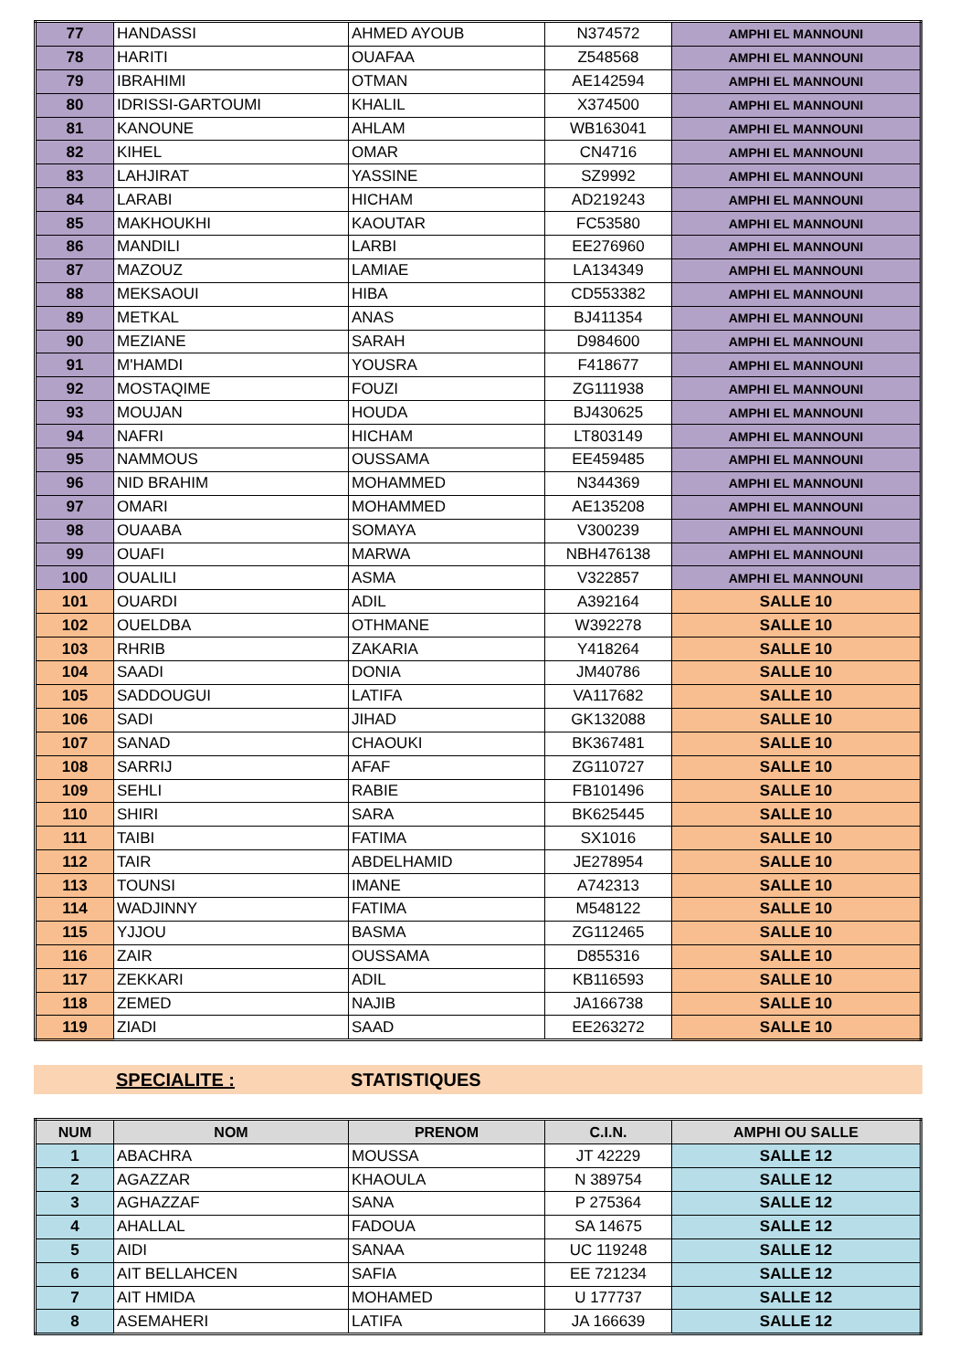| 77 | HANDASSI | AHMED AYOUB | N374572 | AMPHI EL MANNOUNI |
| 78 | HARITI | OUAFAA | Z548568 | AMPHI EL MANNOUNI |
| 79 | IBRAHIMI | OTMAN | AE142594 | AMPHI EL MANNOUNI |
| 80 | IDRISSI-GARTOUMI | KHALIL | X374500 | AMPHI EL MANNOUNI |
| 81 | KANOUNE | AHLAM | WB163041 | AMPHI EL MANNOUNI |
| 82 | KIHEL | OMAR | CN4716 | AMPHI EL MANNOUNI |
| 83 | LAHJIRAT | YASSINE | SZ9992 | AMPHI EL MANNOUNI |
| 84 | LARABI | HICHAM | AD219243 | AMPHI EL MANNOUNI |
| 85 | MAKHOUKHI | KAOUTAR | FC53580 | AMPHI EL MANNOUNI |
| 86 | MANDILI | LARBI | EE276960 | AMPHI EL MANNOUNI |
| 87 | MAZOUZ | LAMIAE | LA134349 | AMPHI EL MANNOUNI |
| 88 | MEKSAOUI | HIBA | CD553382 | AMPHI EL MANNOUNI |
| 89 | METKAL | ANAS | BJ411354 | AMPHI EL MANNOUNI |
| 90 | MEZIANE | SARAH | D984600 | AMPHI EL MANNOUNI |
| 91 | M'HAMDI | YOUSRA | F418677 | AMPHI EL MANNOUNI |
| 92 | MOSTAQIME | FOUZI | ZG111938 | AMPHI EL MANNOUNI |
| 93 | MOUJAN | HOUDA | BJ430625 | AMPHI EL MANNOUNI |
| 94 | NAFRI | HICHAM | LT803149 | AMPHI EL MANNOUNI |
| 95 | NAMMOUS | OUSSAMA | EE459485 | AMPHI EL MANNOUNI |
| 96 | NID BRAHIM | MOHAMMED | N344369 | AMPHI EL MANNOUNI |
| 97 | OMARI | MOHAMMED | AE135208 | AMPHI EL MANNOUNI |
| 98 | OUAABA | SOMAYA | V300239 | AMPHI EL MANNOUNI |
| 99 | OUAFI | MARWA | NBH476138 | AMPHI EL MANNOUNI |
| 100 | OUALILI | ASMA | V322857 | AMPHI EL MANNOUNI |
| 101 | OUARDI | ADIL | A392164 | SALLE 10 |
| 102 | OUELDBA | OTHMANE | W392278 | SALLE 10 |
| 103 | RHRIB | ZAKARIA | Y418264 | SALLE 10 |
| 104 | SAADI | DONIA | JM40786 | SALLE 10 |
| 105 | SADDOUGUI | LATIFA | VA117682 | SALLE 10 |
| 106 | SADI | JIHAD | GK132088 | SALLE 10 |
| 107 | SANAD | CHAOUKI | BK367481 | SALLE 10 |
| 108 | SARRIJ | AFAF | ZG110727 | SALLE 10 |
| 109 | SEHLI | RABIE | FB101496 | SALLE 10 |
| 110 | SHIRI | SARA | BK625445 | SALLE 10 |
| 111 | TAIBI | FATIMA | SX1016 | SALLE 10 |
| 112 | TAIR | ABDELHAMID | JE278954 | SALLE 10 |
| 113 | TOUNSI | IMANE | A742313 | SALLE 10 |
| 114 | WADJINNY | FATIMA | M548122 | SALLE 10 |
| 115 | YJJOU | BASMA | ZG112465 | SALLE 10 |
| 116 | ZAIR | OUSSAMA | D855316 | SALLE 10 |
| 117 | ZEKKARI | ADIL | KB116593 | SALLE 10 |
| 118 | ZEMED | NAJIB | JA166738 | SALLE 10 |
| 119 | ZIADI | SAAD | EE263272 | SALLE 10 |
SPECIALITE : STATISTIQUES
| NUM | NOM | PRENOM | C.I.N. | AMPHI OU SALLE |
| --- | --- | --- | --- | --- |
| 1 | ABACHRA | MOUSSA | JT 42229 | SALLE 12 |
| 2 | AGAZZAR | KHAOULA | N 389754 | SALLE 12 |
| 3 | AGHAZZAF | SANA | P 275364 | SALLE 12 |
| 4 | AHALLAL | FADOUA | SA 14675 | SALLE 12 |
| 5 | AIDI | SANAA | UC 119248 | SALLE 12 |
| 6 | AIT BELLAHCEN | SAFIA | EE 721234 | SALLE 12 |
| 7 | AIT HMIDA | MOHAMED | U 177737 | SALLE 12 |
| 8 | ASEMAHERI | LATIFA | JA 166639 | SALLE 12 |